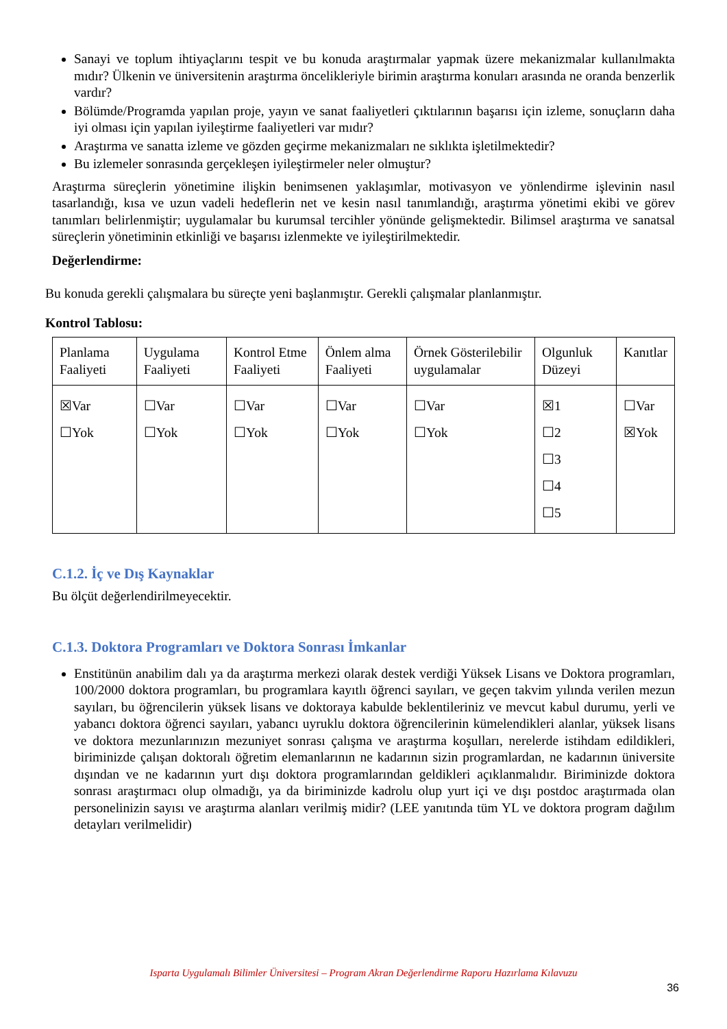Sanayi ve toplum ihtiyaçlarını tespit ve bu konuda araştırmalar yapmak üzere mekanizmalar kullanılmakta mıdır? Ülkenin ve üniversitenin araştırma öncelikleriyle birimin araştırma konuları arasında ne oranda benzerlik vardır?
Bölümde/Programda yapılan proje, yayın ve sanat faaliyetleri çıktılarının başarısı için izleme, sonuçların daha iyi olması için yapılan iyileştirme faaliyetleri var mıdır?
Araştırma ve sanatta izleme ve gözden geçirme mekanizmaları ne sıklıkta işletilmektedir?
Bu izlemeler sonrasında gerçekleşen iyileştirmeler neler olmuştur?
Araştırma süreçlerin yönetimine ilişkin benimsenen yaklaşımlar, motivasyon ve yönlendirme işlevinin nasıl tasarlandığı, kısa ve uzun vadeli hedeflerin net ve kesin nasıl tanımlandığı, araştırma yönetimi ekibi ve görev tanımları belirlenmiştir; uygulamalar bu kurumsal tercihler yönünde gelişmektedir. Bilimsel araştırma ve sanatsal süreçlerin yönetiminin etkinliği ve başarısı izlenmekte ve iyileştirilmektedir.
Değerlendirme:
Bu konuda gerekli çalışmalara bu süreçte yeni başlanmıştır. Gerekli çalışmalar planlanmıştır.
Kontrol Tablosu:
| Planlama Faaliyeti | Uygulama Faaliyeti | Kontrol Etme Faaliyeti | Önlem alma Faaliyeti | Örnek Gösterilebilir uygulamalar | Olgunluk Düzeyi | Kanıtlar |
| ☒Var ☐Yok | ☐Var ☐Yok | ☐Var ☐Yok | ☐Var ☐Yok | ☐Var ☐Yok | ☒1 ☐2 ☐3 ☐4 ☐5 | ☐Var ☒Yok |
C.1.2. İç ve Dış Kaynaklar
Bu ölçüt değerlendirilmeyecektir.
C.1.3. Doktora Programları ve Doktora Sonrası İmkanlar
Enstitünün anabilim dalı ya da araştırma merkezi olarak destek verdiği Yüksek Lisans ve Doktora programları, 100/2000 doktora programları, bu programlara kayıtlı öğrenci sayıları, ve geçen takvim yılında verilen mezun sayıları, bu öğrencilerin yüksek lisans ve doktoraya kabulde beklentileriniz ve mevcut kabul durumu, yerli ve yabancı doktora öğrenci sayıları, yabancı uyruklu doktora öğrencilerinin kümelendikleri alanlar, yüksek lisans ve doktora mezunlarınızın mezuniyet sonrası çalışma ve araştırma koşulları, nerelerde istihdam edildikleri, biriminizde çalışan doktoralı öğretim elemanlarının ne kadarının sizin programlardan, ne kadarının üniversite dışından ve ne kadarının yurt dışı doktora programlarından geldikleri açıklanmalıdır. Biriminizde doktora sonrası araştırmacı olup olmadığı, ya da biriminizde kadrolu olup yurt içi ve dışı postdoc araştırmada olan personelinizin sayısı ve araştırma alanları verilmiş midir? (LEE yanıtında tüm YL ve doktora program dağılım detayları verilmelidir)
Isparta Uygulamalı Bilimler Üniversitesi – Program Akran Değerlendirme Raporu Hazırlama Kılavuzu
36